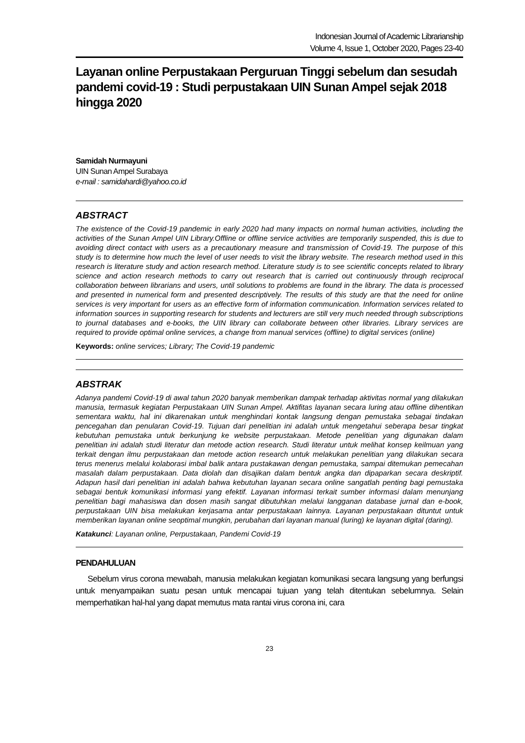Indonesian Journal of Academic Librarianship
Volume 4, Issue 1, October 2020, Pages 23-40
Layanan online Perpustakaan Perguruan Tinggi sebelum dan sesudah pandemi covid-19 : Studi perpustakaan UIN Sunan Ampel sejak 2018 hingga 2020
Samidah Nurmayuni
UIN Sunan Ampel Surabaya
e-mail : samidahardi@yahoo.co.id
ABSTRACT
The existence of the Covid-19 pandemic in early 2020 had many impacts on normal human activities, including the activities of the Sunan Ampel UIN Library.Offline or offline service activities are temporarily suspended, this is due to avoiding direct contact with users as a precautionary measure and transmission of Covid-19. The purpose of this study is to determine how much the level of user needs to visit the library website. The research method used in this research is literature study and action research method. Literature study is to see scientific concepts related to library science and action research methods to carry out research that is carried out continuously through reciprocal collaboration between librarians and users, until solutions to problems are found in the library. The data is processed and presented in numerical form and presented descriptively. The results of this study are that the need for online services is very important for users as an effective form of information communication. Information services related to information sources in supporting research for students and lecturers are still very much needed through subscriptions to journal databases and e-books, the UIN library can collaborate between other libraries. Library services are required to provide optimal online services, a change from manual services (offline) to digital services (online)
Keywords: online services; Library; The Covid-19 pandemic
ABSTRAK
Adanya pandemi Covid-19 di awal tahun 2020 banyak memberikan dampak terhadap aktivitas normal yang dilakukan manusia, termasuk kegiatan Perpustakaan UIN Sunan Ampel. Aktifitas layanan secara luring atau offline dihentikan sementara waktu, hal ini dikarenakan untuk menghindari kontak langsung dengan pemustaka sebagai tindakan pencegahan dan penularan Covid-19. Tujuan dari penelitian ini adalah untuk mengetahui seberapa besar tingkat kebutuhan pemustaka untuk berkunjung ke website perpustakaan. Metode penelitian yang digunakan dalam penelitian ini adalah studi literatur dan metode action research. Studi literatur untuk melihat konsep keilmuan yang terkait dengan ilmu perpustakaan dan metode action research untuk melakukan penelitian yang dilakukan secara terus menerus melalui kolaborasi imbal balik antara pustakawan dengan pemustaka, sampai ditemukan pemecahan masalah dalam perpustakaan. Data diolah dan disajikan dalam bentuk angka dan dipaparkan secara deskriptif. Adapun hasil dari penelitian ini adalah bahwa kebutuhan layanan secara online sangatlah penting bagi pemustaka sebagai bentuk komunikasi informasi yang efektif. Layanan informasi terkait sumber informasi dalam menunjang penelitian bagi mahasiswa dan dosen masih sangat dibutuhkan melalui langganan database jurnal dan e-book, perpustakaan UIN bisa melakukan kerjasama antar perpustakaan lainnya. Layanan perpustakaan dituntut untuk memberikan layanan online seoptimal mungkin, perubahan dari layanan manual (luring) ke layanan digital (daring).
Katakunci: Layanan online, Perpustakaan, Pandemi Covid-19
PENDAHULUAN
Sebelum virus corona mewabah, manusia melakukan kegiatan komunikasi secara langsung yang berfungsi untuk menyampaikan suatu pesan untuk mencapai tujuan yang telah ditentukan sebelumnya. Selain memperhatikan hal-hal yang dapat memutus mata rantai virus corona ini, cara
23